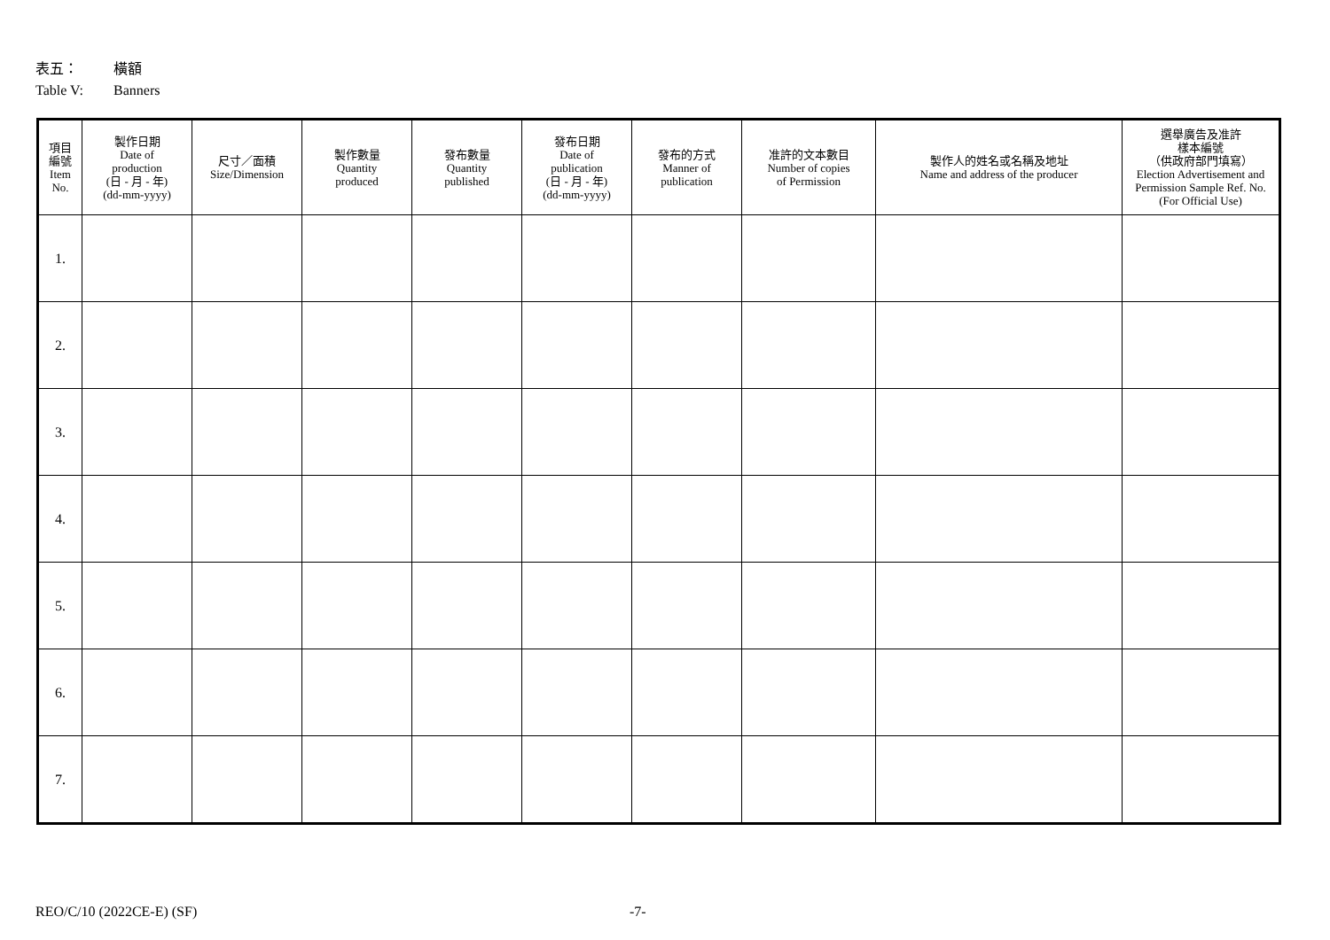表五： 橫額
Table V: Banners
| 項目 編號 Item No. | 製作日期 Date of production (日 - 月 - 年) (dd-mm-yyyy) | 尺寸／面積 Size/Dimension | 製作數量 Quantity produced | 發布數量 Quantity published | 發布日期 Date of publication (日 - 月 - 年) (dd-mm-yyyy) | 發布的方式 Manner of publication | 准許的文本數目 Number of copies of Permission | 製作人的姓名或名稱及地址 Name and address of the producer | 選舉廣告及准許 樣本編號 （供政府部門填寫） Election Advertisement and Permission Sample Ref. No. (For Official Use) |
| --- | --- | --- | --- | --- | --- | --- | --- | --- | --- |
| 1. | | | | | | | | | |
| 2. | | | | | | | | | |
| 3. | | | | | | | | | |
| 4. | | | | | | | | | |
| 5. | | | | | | | | | |
| 6. | | | | | | | | | |
| 7. | | | | | | | | | |
REO/C/10 (2022CE-E) (SF) -7-